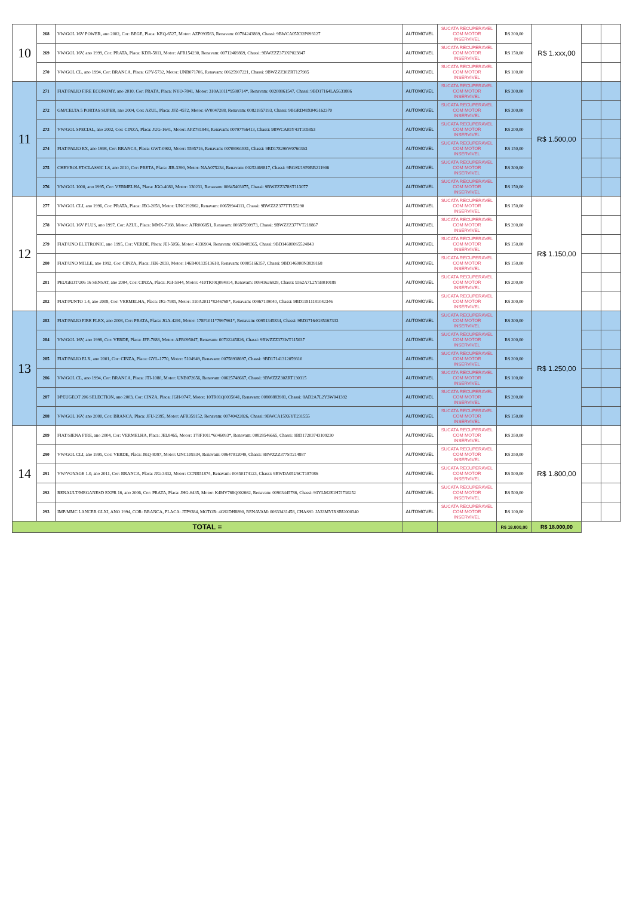| 10 | 268 | VW/GOL 16V POWER, ano 2002, Cor: BEGE, Placa: KEQ-6527, Motor: AZP093563, Renavam: 00784243869, Chassi: 9BWCA05X32P093127 | AUTOMOVEL | SUCATA RECUPERAVEL COM MOTOR INSERVIVEL | R$ 200,00 | R$ 1.xxx,00 | | |
| | 269 | VW/GOL 16V, ano 1999, Cor: PRATA, Placa: KDR-5811, Motor: AFR154230, Renavam: 00712469869, Chassi: 9BWZZZ373XP023847 | AUTOMOVEL | SUCATA RECUPERAVEL COM MOTOR INSERVIVEL | R$ 150,00 | | | |
| | 270 | VW/GOL CL, ano 1994, Cor: BRANCA, Placa: GPY-5732, Motor: UNB071706, Renavam: 00625907221, Chassi: 9BWZZZ30ZRT127985 | AUTOMOVEL | SUCATA RECUPERAVEL COM MOTOR INSERVIVEL | R$ 100,00 | | | |
| 11 | 271 | FIAT/PALIO FIRE ECONOMY, ano 2010, Cor: PRATA, Placa: NYO-7841, Motor: 310A1011*9580714*, Renavam: 00208861547, Chassi: 9BD17164LA5631886 | AUTOMOVEL | SUCATA RECUPERAVEL COM MOTOR INSERVIVEL | R$ 300,00 | R$ 1.500,00 | | |
| | 272 | GM/CELTA 5 PORTAS SUPER, ano 2004, Cor: AZUL, Placa: JFZ-4572, Motor: 6V0047288, Renavam: 00821857193, Chassi: 9BGRD48X04G162370 | AUTOMOVEL | SUCATA RECUPERAVEL COM MOTOR INSERVIVEL | R$ 300,00 | | | |
| | 273 | VW/GOL SPECIAL, ano 2002, Cor: CINZA, Placa: JUG-1641, Motor: AFZ781848, Renavam: 00797766413, Chassi: 9BWCA05Y43T105853 | AUTOMOVEL | SUCATA RECUPERAVEL COM MOTOR INSERVIVEL | R$ 200,00 | | | |
| | 274 | FIAT/PALIO EX, ano 1998, Cor: BRANCA, Placa: GWT-0902, Motor: 5595716, Renavam: 00708961881, Chassi: 9BD178296W0760363 | AUTOMOVEL | SUCATA RECUPERAVEL COM MOTOR INSERVIVEL | R$ 150,00 | | | |
| | 275 | CHEVROLET/CLASSIC LS, ano 2010, Cor: PRETA, Placa: JIB-3390, Motor: NAA075234, Renavam: 00253469817, Chassi: 9BGSU19F0BB211906 | AUTOMOVEL | SUCATA RECUPERAVEL COM MOTOR INSERVIVEL | R$ 300,00 | | | |
| | 276 | VW/GOL 1000, ano 1995, Cor: VERMELHA, Placa: JGO-4080, Motor: 130231, Renavam: 00645403075, Chassi: 9BWZZZ378ST113077 | AUTOMOVEL | SUCATA RECUPERAVEL COM MOTOR INSERVIVEL | R$ 150,00 | | | |
| 12 | 277 | VW/GOL CLI, ano 1996, Cor: PRATA, Placa: JEO-2058, Motor: UNC192862, Renavam: 00659944111, Chassi: 9BWZZZ377TT155290 | AUTOMOVEL | SUCATA RECUPERAVEL COM MOTOR INSERVIVEL | R$ 150,00 | R$ 1.150,00 | | |
| | 278 | VW/GOL 16V PLUS, ano 1997, Cor: AZUL, Placa: MMX-7168, Motor: AFR006851, Renavam: 00687590973, Chassi: 9BWZZZ377VT218867 | AUTOMOVEL | SUCATA RECUPERAVEL COM MOTOR INSERVIVEL | R$ 200,00 | | | |
| | 279 | FIAT/UNO ELETRONIC, ano 1995, Cor: VERDE, Placa: JEI-5056, Motor: 4336904, Renavam: 00638409365, Chassi: 9BD146000S5524843 | AUTOMOVEL | SUCATA RECUPERAVEL COM MOTOR INSERVIVEL | R$ 150,00 | | | |
| | 280 | FIAT/UNO MILLE, ano 1992, Cor: CINZA, Placa: JEK-2833, Motor: 146B40113513618, Renavam: 00005166357, Chassi: 9BD146000N3839168 | AUTOMOVEL | SUCATA RECUPERAVEL COM MOTOR INSERVIVEL | R$ 150,00 | | | |
| | 281 | PEUGEOT/206 16 SENSAT, ano 2004, Cor: CINZA, Placa: JGI-5944, Motor: 410TRJ0Q084914, Renavam: 00841626928, Chassi: 9362A7L2Y5B010189 | AUTOMOVEL | SUCATA RECUPERAVEL COM MOTOR INSERVIVEL | R$ 200,00 | | | |
| | 282 | FIAT/PUNTO 1.4, ano 2008, Cor: VERMELHA, Placa: JJG-7985, Motor: 310A2011*8246768*, Renavam: 00967139040, Chassi: 9BD11811181042346 | AUTOMOVEL | SUCATA RECUPERAVEL COM MOTOR INSERVIVEL | R$ 300,00 | | | |
| 13 | 283 | FIAT/PALIO FIRE FLEX, ano 2008, Cor: PRATA, Placa: JGA-4291, Motor: 178F1011*7997961*, Renavam: 00951345834, Chassi: 9BD17164G85167333 | AUTOMOVEL | SUCATA RECUPERAVEL COM MOTOR INSERVIVEL | R$ 300,00 | R$ 1.250,00 | | |
| | 284 | VW/GOL 16V, ano 1998, Cor: VERDE, Placa: JFF-7688, Motor: AFR095047, Renavam: 00702245826, Chassi: 9BWZZZ373WT115037 | AUTOMOVEL | SUCATA RECUPERAVEL COM MOTOR INSERVIVEL | R$ 200,00 | | | |
| | 285 | FIAT/PALIO ELX, ano 2001, Cor: CINZA, Placa: GYL-1770, Motor: 5104949, Renavam: 00758938697, Chassi: 9BD17141312059310 | AUTOMOVEL | SUCATA RECUPERAVEL COM MOTOR INSERVIVEL | R$ 200,00 | | | |
| | 286 | VW/GOL CL, ano 1994, Cor: BRANCA, Placa: JTI-1080, Motor: UNB072656, Renavam: 00625748667, Chassi: 9BWZZZ30ZRT130315 | AUTOMOVEL | SUCATA RECUPERAVEL COM MOTOR INSERVIVEL | R$ 100,00 | | | |
| | 287 | I/PEUGEOT 206 SELECTION, ano 2003, Cor: CINZA, Placa: JGH-9747, Motor: 10TR01Q0035041, Renavam: 00808883981, Chassi: 8AD2A7L2Y3W041392 | AUTOMOVEL | SUCATA RECUPERAVEL COM MOTOR INSERVIVEL | R$ 200,00 | | | |
| | 288 | VW/GOL 16V, ano 2000, Cor: BRANCA, Placa: JFU-2395, Motor: AFR359152, Renavam: 00740422826, Chassi: 9BWCA15X6YT231555 | AUTOMOVEL | SUCATA RECUPERAVEL COM MOTOR INSERVIVEL | R$ 150,00 | | | |
| 14 | 289 | FIAT/SIENA FIRE, ano 2004, Cor: VERMELHA, Placa: JEL8465, Motor: 178F1011*6046093*, Renavam: 00828546665, Chassi: 9BD17203743109230 | AUTOMOVEL | SUCATA RECUPERAVEL COM MOTOR INSERVIVEL | R$ 350,00 | R$ 1.800,00 | | |
| | 290 | VW/GOL CLI, ano 1995, Cor: VERDE, Placa: JKQ-8097, Motor: UNC109334, Renavam: 00647012049, Chassi: 9BWZZZ377ST214887 | AUTOMOVEL | SUCATA RECUPERAVEL COM MOTOR INSERVIVEL | R$ 350,00 | | | |
| | 291 | VW/VOYAGE 1.0, ano 2011, Cor: BRANCA, Placa: JJG-3432, Motor: CCNB51874, Renavam: 00450174123, Chassi: 9BWDA05U6CT187086 | AUTOMOVEL | SUCATA RECUPERAVEL COM MOTOR INSERVIVEL | R$ 500,00 | | | |
| | 292 | RENAULT/MEGANESD EXPR 16, ano 2006, Cor: PRATA, Placa: JHG-6435, Motor: K4MV768Q002662, Renavam: 00903445786, Chassi: 93YLM2E1H7J730252 | AUTOMOVEL | SUCATA RECUPERAVEL COM MOTOR INSERVIVEL | R$ 500,00 | | | |
| | 293 | IMP/MMC LANCER GLXI, ANO 1994, COR: BRANCA, PLACA: JTP9384, MOTOR: 4G92DH8890, RENAVAM: 00633431458, CHASSI: JA33MYIXSRU000340 | AUTOMOVEL | SUCATA RECUPERAVEL COM MOTOR INSERVIVEL | R$ 100,00 | | | |
| TOTAL = | | | | | R$ 18.000,00 | R$ 18.000,00 | | |